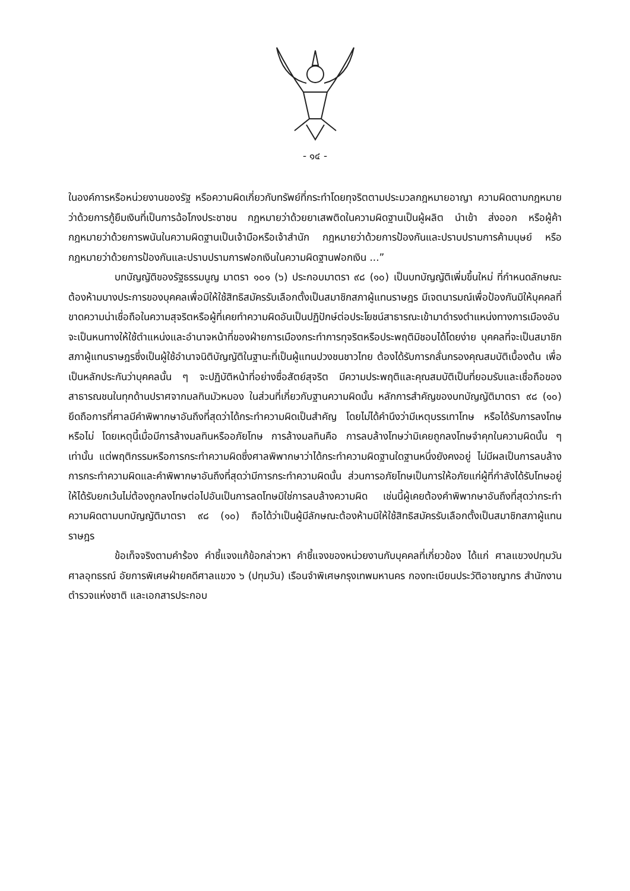- ๑๔ -
ในองค์การหรือหน่วยงานของรัฐ หรือความผิดเกี่ยวกับทรัพย์ที่กระทำโดยทุจริตตามประมวลกฎหมายอาญา ความผิดตามกฎหมายว่าด้วยการกู้ยืมเงินที่เป็นการฉ้อโกงประชาชน กฎหมายว่าด้วยยาเสพติดในความผิดฐานเป็นผู้ผลิต นำเข้า ส่งออก หรือผู้ค้า กฎหมายว่าด้วยการพนันในความผิดฐานเป็นเจ้ามือหรือเจ้าสำนัก กฎหมายว่าด้วยการป้องกันและปราบปรามการค้ามนุษย์ หรือกฎหมายว่าด้วยการป้องกันและปราบปรามการฟอกเงินในความผิดฐานฟอกเงิน ...”
บทบัญญัติของรัฐธรรมนูญ มาตรา ๑๐๑ (๖) ประกอบมาตรา ๙๘ (๑๐) เป็นบทบัญญัติเพิ่มขึ้นใหม่ ที่กำหนดลักษณะต้องห้ามบางประการของบุคคลเพื่อมิให้ใช้สิทธิสมัครรับเลือกตั้งเป็นสมาชิกสภาผู้แทนราษฎร มีเจตนารมณ์เพื่อป้องกันมิให้บุคคลที่ขาดความน่าเชื่อถือในความสุจริตหรือผู้ที่เคยทำความผิดอันเป็นปฏิปักษ์ต่อประโยชน์สาธารณะเข้ามาดำรงตำแหน่งทางการเมืองอันจะเป็นหนทางให้ใช้ตำแหน่งและอำนาจหน้าที่ของฝ่ายการเมืองกระทำการทุจริตหรือประพฤติมิชอบได้โดยง่าย บุคคลที่จะเป็นสมาชิกสภาผู้แทนราษฎรซึ่งเป็นผู้ใช้อำนาจนิติบัญญัติในฐานะที่เป็นผู้แทนปวงชนชาวไทย ต้องได้รับการกลั่นกรองคุณสมบัติเบื้องต้น เพื่อเป็นหลักประกันว่าบุคคลนั้น ๆ จะปฏิบัติหน้าที่อย่างซื่อสัตย์สุจริต มีความประพฤติและคุณสมบัติเป็นที่ยอมรับและเชื่อถือของสาธารณชนในทุกด้านปราศจากมลทินมัวหมอง ในส่วนที่เกี่ยวกับฐานความผิดนั้น หลักการสำคัญของบทบัญญัติมาตรา ๙๘ (๑๐) ยึดถือการที่ศาลมีคำพิพากษาอันถึงที่สุดว่าได้กระทำความผิดเป็นสำคัญ โดยไม่ได้คำนึงว่ามีเหตุบรรเทาโทษ หรือได้รับการลงโทษหรือไม่ โดยเหตุนี้เมื่อมีการล้างมลทินหรืออภัยโทษ การล้างมลทินคือ การลบล้างโทษว่ามิเคยถูกลงโทษจำคุกในความผิดนั้น ๆ เท่านั้น แต่พฤติกรรมหรือการกระทำความผิดซึ่งศาลพิพากษาว่าได้กระทำความผิดฐานใดฐานหนึ่งยังคงอยู่ ไม่มีผลเป็นการลบล้างการกระทำความผิดและคำพิพากษาอันถึงที่สุดว่ามีการกระทำความผิดนั้น ส่วนการอภัยโทษเป็นการให้อภัยแก่ผู้ที่กำลังได้รับโทษอยู่ให้ได้รับยกเว้นไม่ต้องถูกลงโทษต่อไปอันเป็นการลดโทษมิใช่การลบล้างความผิด เช่นนี้ผู้เคยต้องคำพิพากษาอันถึงที่สุดว่ากระทำความผิดตามบทบัญญัติมาตรา ๙๘ (๑๐) ถือได้ว่าเป็นผู้มีลักษณะต้องห้ามมิให้ใช้สิทธิสมัครรับเลือกตั้งเป็นสมาชิกสภาผู้แทนราษฎร
ข้อเท็จจริงตามคำร้อง คำชี้แจงแก้ข้อกล่าวหา คำชี้แจงของหน่วยงานกับบุคคลที่เกี่ยวข้อง ได้แก่ ศาลแขวงปทุมวัน ศาลอุทธรณ์ อัยการพิเศษฝ่ายคดีศาลแขวง ๖ (ปทุมวัน) เรือนจำพิเศษกรุงเทพมหานคร กองทะเบียนประวัติอาชญากร สำนักงานตำรวจแห่งชาติ และเอกสารประกอบ